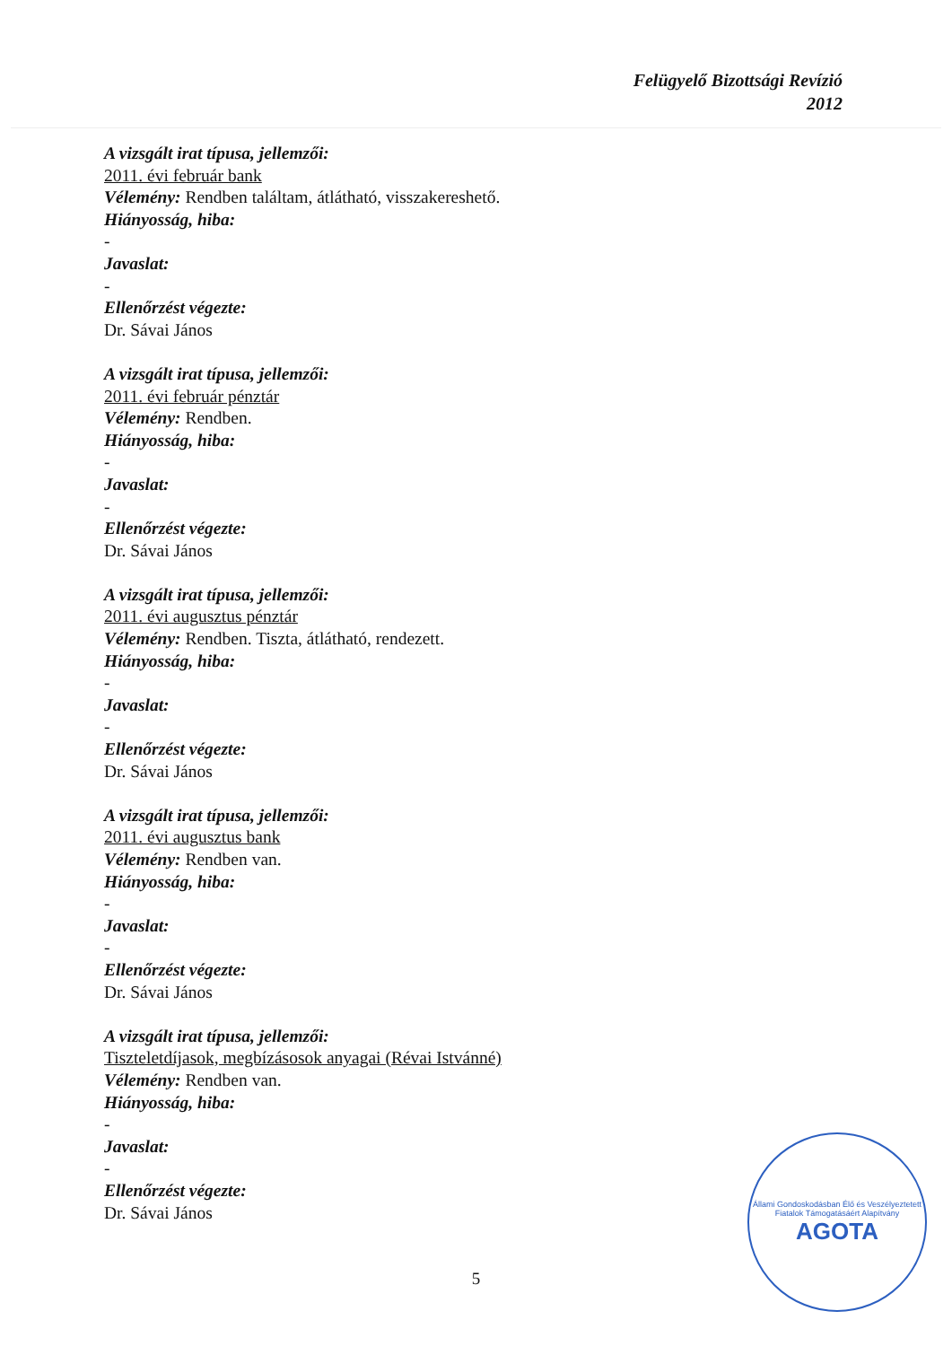Felügyelő Bizottsági Revízió
2012
A vizsgált irat típusa, jellemzői:
2011. évi február bank
Vélemény: Rendben találtam, átlátható, visszakereshető.
Hiányosság, hiba:
-
Javaslat:
-
Ellenőrzést végezte:
Dr. Sávai János
A vizsgált irat típusa, jellemzői:
2011. évi február pénztár
Vélemény: Rendben.
Hiányosság, hiba:
-
Javaslat:
-
Ellenőrzést végezte:
Dr. Sávai János
A vizsgált irat típusa, jellemzői:
2011. évi augusztus pénztár
Vélemény: Rendben. Tiszta, átlátható, rendezett.
Hiányosság, hiba:
-
Javaslat:
-
Ellenőrzést végezte:
Dr. Sávai János
A vizsgált irat típusa, jellemzői:
2011. évi augusztus bank
Vélemény: Rendben van.
Hiányosság, hiba:
-
Javaslat:
-
Ellenőrzést végezte:
Dr. Sávai János
A vizsgált irat típusa, jellemzői:
Tiszteletdíjasok, megbízásosok anyagai (Révai Istvánné)
Vélemény: Rendben van.
Hiányosság, hiba:
-
Javaslat:
-
Ellenőrzést végezte:
Dr. Sávai János
5
Állami Gondoskodásban Élő és Veszélyeztetett Fiatalok Támogatásáért Alapítvány
AGOTA